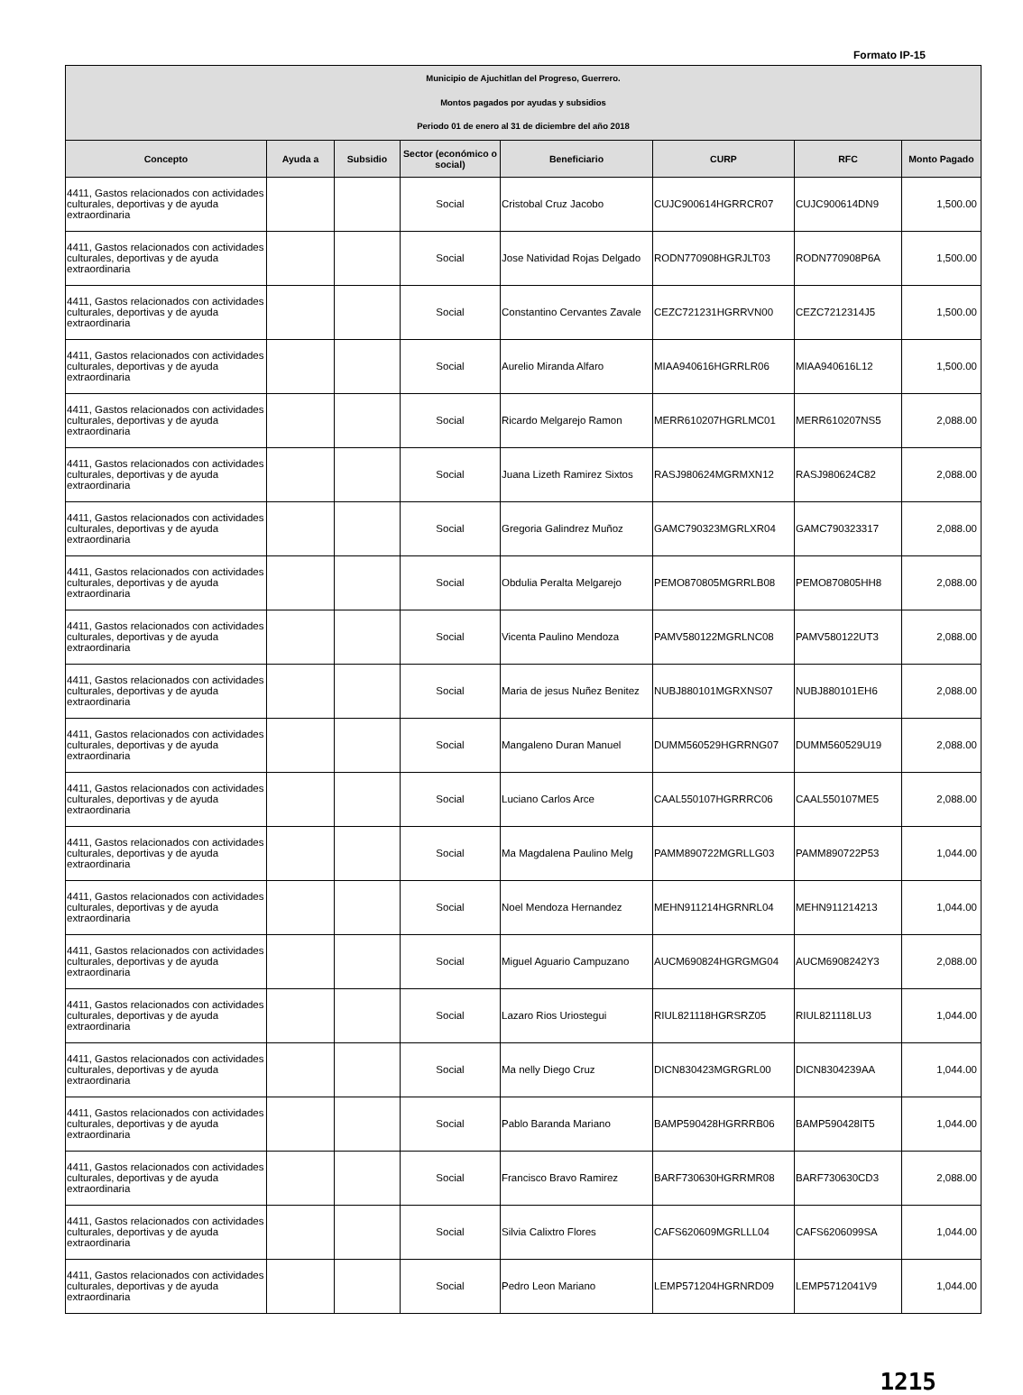Formato IP-15
| Municipio de Ajuchitlan del Progreso, Guerrero. Montos pagados por ayudas y subsidios Periodo 01 de enero al 31 de diciembre del año 2018 | | | | | | | |
| Concepto | Ayuda a | Subsidio | Sector (económico o social) | Beneficiario | CURP | RFC | Monto Pagado |
| 4411, Gastos relacionados con actividades culturales, deportivas y de ayuda extraordinaria | | | Social | Cristobal Cruz Jacobo | CUJC900614HGRRCR07 | CUJC900614DN9 | 1,500.00 |
| 4411, Gastos relacionados con actividades culturales, deportivas y de ayuda extraordinaria | | | Social | Jose Natividad Rojas Delgado | RODN770908HGRJLT03 | RODN770908P6A | 1,500.00 |
| 4411, Gastos relacionados con actividades culturales, deportivas y de ayuda extraordinaria | | | Social | Constantino Cervantes Zavale | CEZC721231HGRRVN00 | CEZC7212314J5 | 1,500.00 |
| 4411, Gastos relacionados con actividades culturales, deportivas y de ayuda extraordinaria | | | Social | Aurelio Miranda Alfaro | MIAA940616HGRRLR06 | MIAA940616L12 | 1,500.00 |
| 4411, Gastos relacionados con actividades culturales, deportivas y de ayuda extraordinaria | | | Social | Ricardo Melgarejo Ramon | MERR610207HGRLMC01 | MERR610207NS5 | 2,088.00 |
| 4411, Gastos relacionados con actividades culturales, deportivas y de ayuda extraordinaria | | | Social | Juana Lizeth Ramirez Sixtos | RASJ980624MGRMXN12 | RASJ980624C82 | 2,088.00 |
| 4411, Gastos relacionados con actividades culturales, deportivas y de ayuda extraordinaria | | | Social | Gregoria Galindrez Muñoz | GAMC790323MGRLXR04 | GAMC790323317 | 2,088.00 |
| 4411, Gastos relacionados con actividades culturales, deportivas y de ayuda extraordinaria | | | Social | Obdulia Peralta Melgarejo | PEMO870805MGRRLB08 | PEMO870805HH8 | 2,088.00 |
| 4411, Gastos relacionados con actividades culturales, deportivas y de ayuda extraordinaria | | | Social | Vicenta Paulino Mendoza | PAMV580122MGRLNC08 | PAMV580122UT3 | 2,088.00 |
| 4411, Gastos relacionados con actividades culturales, deportivas y de ayuda extraordinaria | | | Social | Maria de jesus Nuñez Benitez | NUBJ880101MGRXNS07 | NUBJ880101EH6 | 2,088.00 |
| 4411, Gastos relacionados con actividades culturales, deportivas y de ayuda extraordinaria | | | Social | Mangaleno Duran Manuel | DUMM560529HGRRNG07 | DUMM560529U19 | 2,088.00 |
| 4411, Gastos relacionados con actividades culturales, deportivas y de ayuda extraordinaria | | | Social | Luciano Carlos Arce | CAAL550107HGRRRC06 | CAAL550107ME5 | 2,088.00 |
| 4411, Gastos relacionados con actividades culturales, deportivas y de ayuda extraordinaria | | | Social | Ma Magdalena Paulino Melg | PAMM890722MGRLLG03 | PAMM890722P53 | 1,044.00 |
| 4411, Gastos relacionados con actividades culturales, deportivas y de ayuda extraordinaria | | | Social | Noel Mendoza Hernandez | MEHN911214HGRNRL04 | MEHN911214213 | 1,044.00 |
| 4411, Gastos relacionados con actividades culturales, deportivas y de ayuda extraordinaria | | | Social | Miguel Aguario Campuzano | AUCM690824HGRGMG04 | AUCM6908242Y3 | 2,088.00 |
| 4411, Gastos relacionados con actividades culturales, deportivas y de ayuda extraordinaria | | | Social | Lazaro Rios Uriostegui | RIUL821118HGRSRZ05 | RIUL821118LU3 | 1,044.00 |
| 4411, Gastos relacionados con actividades culturales, deportivas y de ayuda extraordinaria | | | Social | Ma nelly Diego Cruz | DICN830423MGRGRL00 | DICN8304239AA | 1,044.00 |
| 4411, Gastos relacionados con actividades culturales, deportivas y de ayuda extraordinaria | | | Social | Pablo Baranda Mariano | BAMP590428HGRRRB06 | BAMP590428IT5 | 1,044.00 |
| 4411, Gastos relacionados con actividades culturales, deportivas y de ayuda extraordinaria | | | Social | Francisco Bravo Ramirez | BARF730630HGRRMR08 | BARF730630CD3 | 2,088.00 |
| 4411, Gastos relacionados con actividades culturales, deportivas y de ayuda extraordinaria | | | Social | Silvia Calixtro Flores | CAFS620609MGRLLL04 | CAFS6206099SA | 1,044.00 |
| 4411, Gastos relacionados con actividades culturales, deportivas y de ayuda extraordinaria | | | Social | Pedro Leon Mariano | LEMP571204HGRNRD09 | LEMP5712041V9 | 1,044.00 |
1215